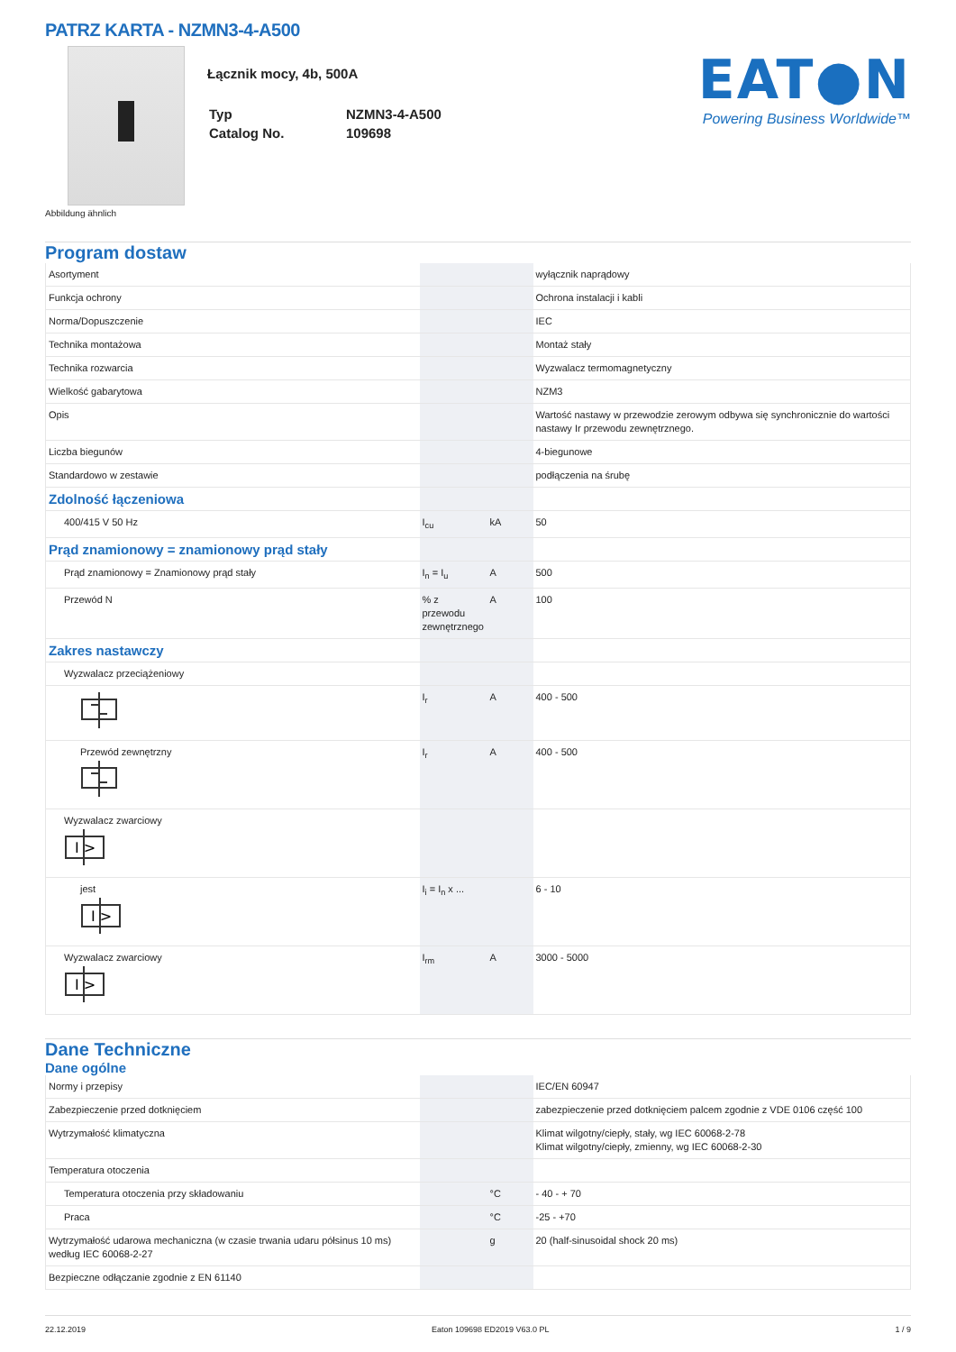PATRZ KARTA - NZMN3-4-A500
Łącznik mocy, 4b, 500A
| Typ | NZMN3-4-A500 |
| Catalog No. | 109698 |
EAT●N
Powering Business Worldwide™
Abbildung ähnlich
Program dostaw
| Asortyment | | | wyłącznik naprądowy |
| Funkcja ochrony | | | Ochrona instalacji i kabli |
| Norma/Dopuszczenie | | | IEC |
| Technika montażowa | | | Montaż stały |
| Technika rozwarcia | | | Wyzwalacz termomagnetyczny |
| Wielkość gabarytowa | | | NZM3 |
| Opis | | | Wartość nastawy w przewodzie zerowym odbywa się synchronicznie do wartości nastawy Ir przewodu zewnętrznego. |
| Liczba biegunów | | | 4-biegunowe |
| Standardowo w zestawie | | | podłączenia na śrubę |
| Zdolność łączeniowa | | | |
| 400/415 V 50 Hz | I<sub>cu</sub> | kA | 50 |
| Prąd znamionowy = znamionowy prąd stały | | | |
| Prąd znamionowy = Znamionowy prąd stały | I<sub>n</sub> = I<sub>u</sub> | A | 500 |
| Przewód N | % z przewodu zewnętrznego | A | 100 |
| Zakres nastawczy | | | |
| Wyzwalacz przeciążeniowy | | | |
| | I<sub>r</sub> | A | 400 - 500 |
| Przewód zewnętrzny | I<sub>r</sub> | A | 400 - 500 |
| Wyzwalacz zwarciowy I > | | | |
| jest I > | I<sub>i</sub> = I<sub>n</sub> x ... | | 6 - 10 |
| Wyzwalacz zwarciowy I > | I<sub>rm</sub> | A | 3000 - 5000 |
Dane Techniczne
Dane ogólne
| Normy i przepisy | | | IEC/EN 60947 |
| Zabezpieczenie przed dotknięciem | | | zabezpieczenie przed dotknięciem palcem zgodnie z VDE 0106 część 100 |
| Wytrzymałość klimatyczna | | | Klimat wilgotny/ciepły, stały, wg IEC 60068-2-78 Klimat wilgotny/ciepły, zmienny, wg IEC 60068-2-30 |
| Temperatura otoczenia | | | |
| Temperatura otoczenia przy składowaniu | | °C | - 40 - + 70 |
| Praca | | °C | -25 - +70 |
| Wytrzymałość udarowa mechaniczna (w czasie trwania udaru półsinus 10 ms) według IEC 60068-2-27 | | g | 20 (half-sinusoidal shock 20 ms) |
| Bezpieczne odłączanie zgodnie z EN 61140 | | | |
22.12.2019 Eaton 109698 ED2019 V63.0 PL 1 / 9